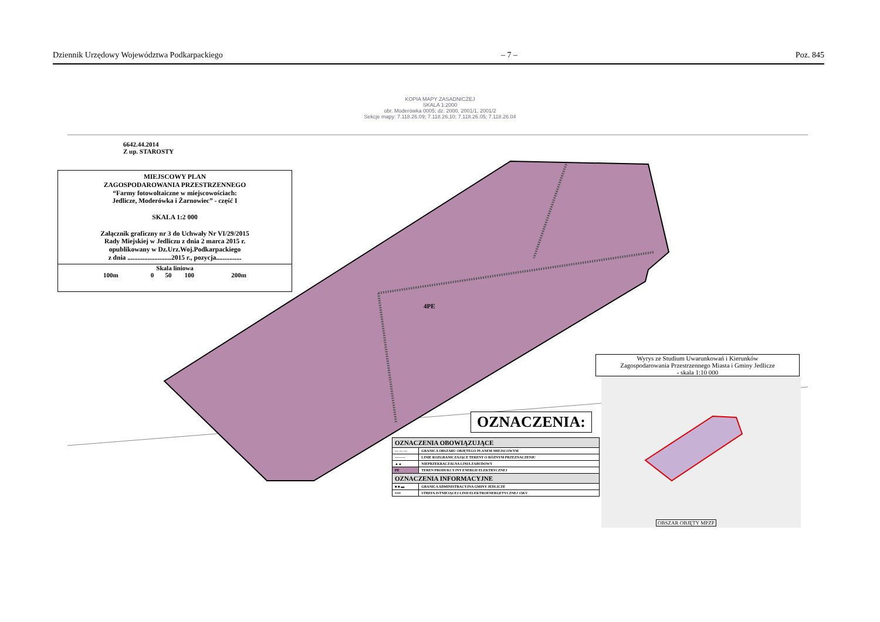Dziennik Urzędowy Województwa Podkarpackiego – 7 – Poz. 845
KOPIA MAPY ZASADNICZEJ
SKALA 1:2000
obr. Moderówka 0005; dz. 2000, 2001/1, 2001/2
Sekcje mapy: 7.118.26.09; 7.118.26.10; 7.118.26.05; 7.118.26.04
6642.44.2014
Z up. STAROSTY
MIEJSCOWY PLAN
ZAGOSPODAROWANIA PRZESTRZENNEGO
“Farmy fotowoltaiczne w miejscowościach:
Jedlicze, Moderówka i Żarnowiec” - część I
SKALA 1:2 000
Załącznik graficzny nr 3 do Uchwały Nr VI/29/2015
Rady Miejskiej w Jedliczu z dnia 2 marca 2015 r.
opublikowany w Dz.Urz.Woj.Podkarpackiego
z dnia ..........................2015 r., pozycja...............
Skala liniowa
100m 0 50 100 200m
4PE
Wyrys ze Studium Uwarunkowań i Kierunków
Zagospodarowania Przestrzennego Miasta i Gminy Jedlicze
- skala 1:10 000
OBSZAR OBJĘTY MPZP
OZNACZENIA:
| OZNACZENIA OBOWIĄZUJĄCE | |
| --- | --- |
| — — — | GRANICA OBSZARU OBJĘTEGO PLANEM MIEJSCOWYM |
| ——— | LINIE ROZGRANICZAJĄCE TERENY O RÓŻNYM PRZEZNACZENIU |
| ▲▲ | NIEPRZEKRACZALNA LINIA ZABUDOWY |
| PE | TEREN PRODUKCYJNY ENERGII ELEKTRYCZNEJ |
| OZNACZENIA INFORMACYJNE | |
| ■ ■ ▬ | GRANICA ADMINISTRACYJNA GMINY JEDLICZE |
| ≡≡≡ | STREFA ISTNIEJĄCEJ LINII ELEKTROENERGETYCZNEJ 15KV |